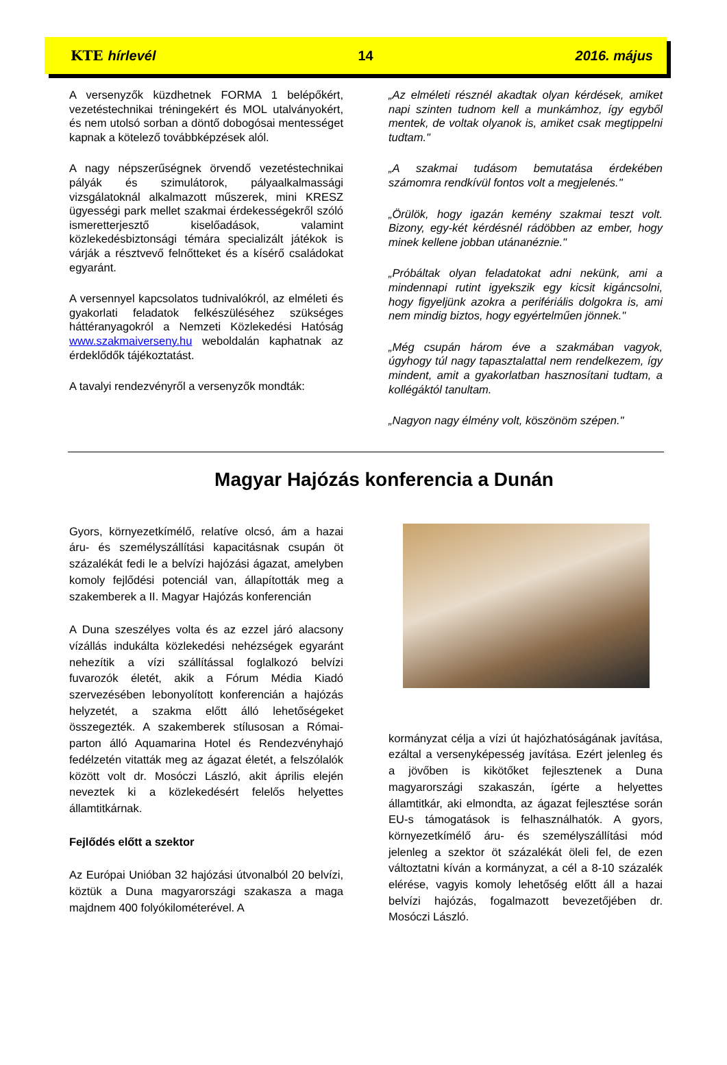KTE hírlevél 14 2016. május
A versenyzők küzdhetnek FORMA 1 belépőkért, vezetéstechnikai tréningekért és MOL utalványokért, és nem utolsó sorban a döntő dobogósai mentességet kapnak a kötelező továbbképzések alól.
A nagy népszerűségnek örvendő vezetéstechnikai pályák és szimulátorok, pályaalkalmassági vizsgálatoknál alkalmazott műszerek, mini KRESZ ügyességi park mellet szakmai érdekességekről szóló ismeretterjesztő kiselőadások, valamint közlekedésbiztonsági témára specializált játékok is várják a résztvevő felnőtteket és a kísérő családokat egyaránt.
A versennyel kapcsolatos tudnivalókról, az elméleti és gyakorlati feladatok felkészüléséhez szükséges háttéranyagokról a Nemzeti Közlekedési Hatóság www.szakmaiverseny.hu weboldalán kaphatnak az érdeklődők tájékoztatást.
A tavalyi rendezvényről a versenyzők mondták:
„Az elméleti résznél akadtak olyan kérdések, amiket napi szinten tudnom kell a munkámhoz, így egyből mentek, de voltak olyanok is, amiket csak megtippelni tudtam."
„A szakmai tudásom bemutatása érdekében számomra rendkívül fontos volt a megjelenés."
„Örülök, hogy igazán kemény szakmai teszt volt. Bizony, egy-két kérdésnél rádöbben az ember, hogy minek kellene jobban utánanéznie."
„Próbáltak olyan feladatokat adni nekünk, ami a mindennapi rutint igyekszik egy kicsit kigáncsolni, hogy figyeljünk azokra a perifériális dolgokra is, ami nem mindig biztos, hogy egyértelműen jönnek."
„Még csupán három éve a szakmában vagyok, úgyhogy túl nagy tapasztalattal nem rendelkezem, így mindent, amit a gyakorlatban hasznosítani tudtam, a kollégáktól tanultam.
„Nagyon nagy élmény volt, köszönöm szépen."
Magyar Hajózás konferencia a Dunán
Gyors, környezetkímélő, relatíve olcsó, ám a hazai áru- és személyszállítási kapacitásnak csupán öt százalékát fedi le a belvízi hajózási ágazat, amelyben komoly fejlődési potenciál van, állapították meg a szakemberek a II. Magyar Hajózás konferencián
A Duna szeszélyes volta és az ezzel járó alacsony vízállás indukálta közlekedési nehézségek egyaránt nehezítik a vízi szállítással foglalkozó belvízi fuvarozók életét, akik a Fórum Média Kiadó szervezésében lebonyolított konferencián a hajózás helyzetét, a szakma előtt álló lehetőségeket összegezték. A szakemberek stílusosan a Római-parton álló Aquamarina Hotel és Rendezvényhajó fedélzetén vitatták meg az ágazat életét, a felszólalók között volt dr. Mosóczi László, akit április elején neveztek ki a közlekedésért felelős helyettes államtitkárnak.
Fejlődés előtt a szektor
Az Európai Unióban 32 hajózási útvonalból 20 belvízi, köztük a Duna magyarországi szakasza a maga majdnem 400 folyókilométerével. A
kormányzat célja a vízi út hajózhatóságának javítása, ezáltal a versenyképesség javítása. Ezért jelenleg és a jövőben is kikötőket fejlesztenek a Duna magyarországi szakaszán, ígérte a helyettes államtitkár, aki elmondta, az ágazat fejlesztése során EU-s támogatások is felhasználhatók. A gyors, környezetkímélő áru- és személyszállítási mód jelenleg a szektor öt százalékát öleli fel, de ezen változtatni kíván a kormányzat, a cél a 8-10 százalék elérése, vagyis komoly lehetőség előtt áll a hazai belvízi hajózás, fogalmazott bevezetőjében dr. Mosóczi László.